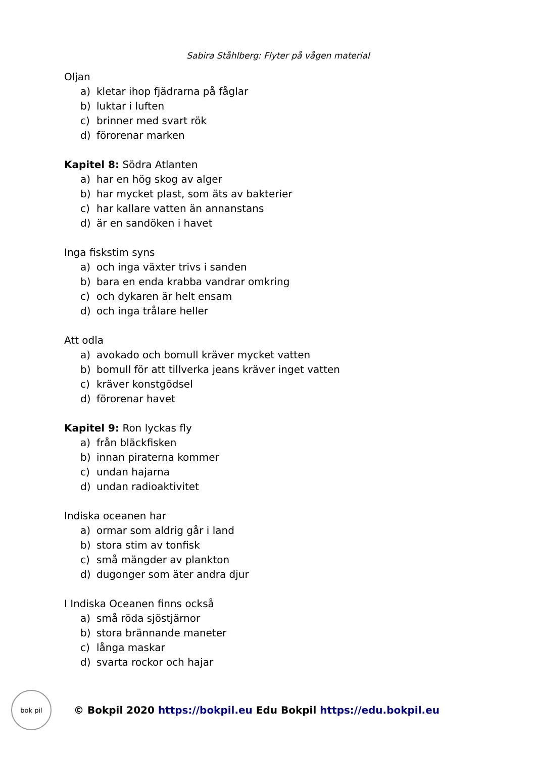Sabira Ståhlberg: Flyter på vågen material
Oljan
a) kletar ihop fjädrarna på fåglar
b) luktar i luften
c) brinner med svart rök
d) förorenar marken
Kapitel 8: Södra Atlanten
a) har en hög skog av alger
b) har mycket plast, som äts av bakterier
c) har kallare vatten än annanstans
d) är en sandöken i havet
Inga fiskstim syns
a) och inga växter trivs i sanden
b) bara en enda krabba vandrar omkring
c) och dykaren är helt ensam
d) och inga trålare heller
Att odla
a) avokado och bomull kräver mycket vatten
b) bomull för att tillverka jeans kräver inget vatten
c) kräver konstgödsel
d) förorenar havet
Kapitel 9: Ron lyckas fly
a) från bläckfisken
b) innan piraterna kommer
c) undan hajarna
d) undan radioaktivitet
Indiska oceanen har
a) ormar som aldrig går i land
b) stora stim av tonfisk
c) små mängder av plankton
d) dugonger som äter andra djur
I Indiska Oceanen finns också
a) små röda sjöstjärnor
b) stora brännande maneter
c) långa maskar
d) svarta rockor och hajar
bok pil
© Bokpil 2020 https://bokpil.eu Edu Bokpil https://edu.bokpil.eu